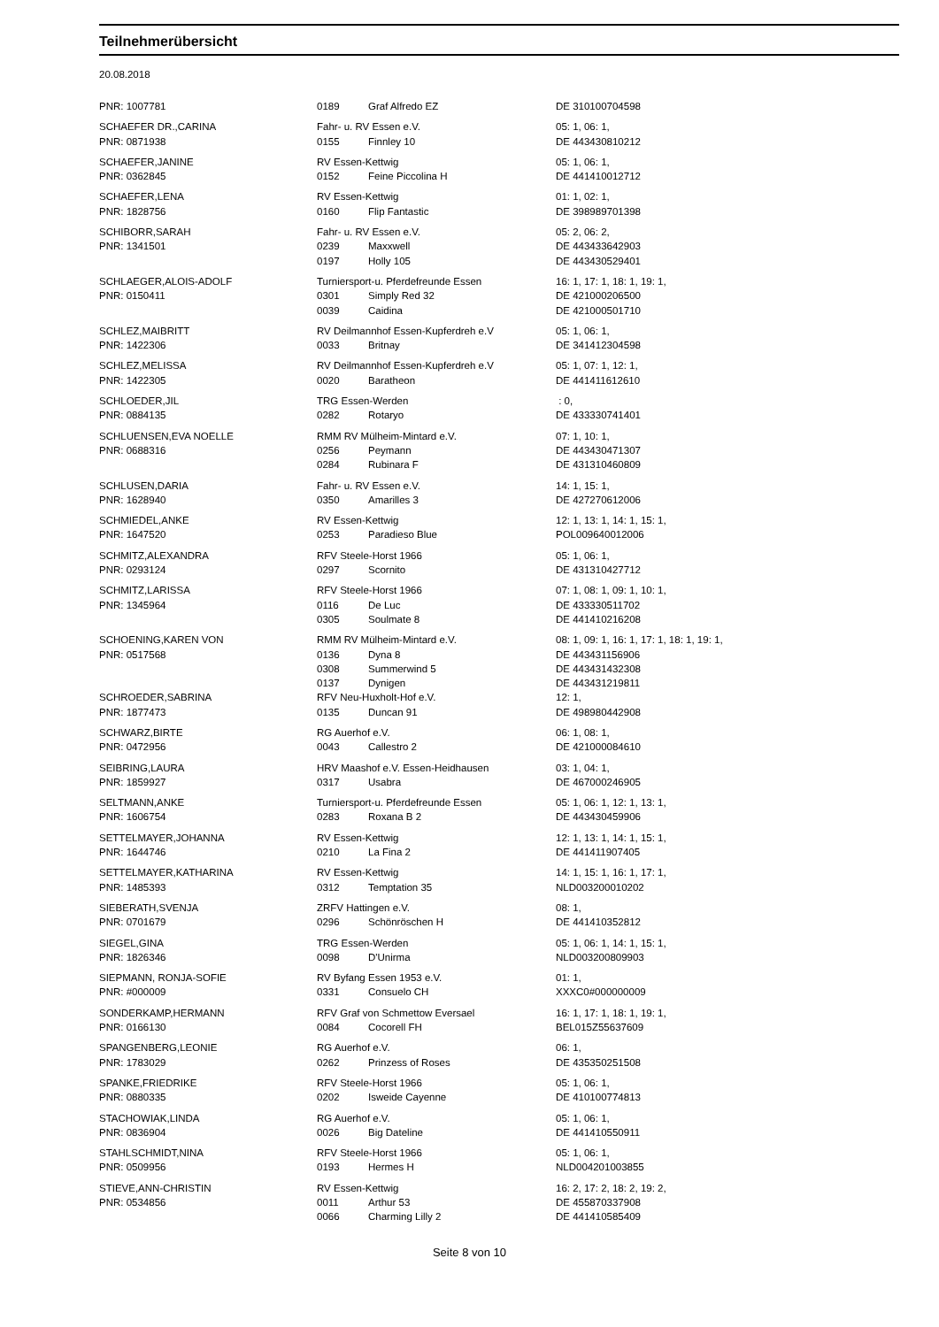Teilnehmerübersicht
20.08.2018
| PNR: 1007781 | 0189 | Graf Alfredo EZ | DE 310100704598 |
| SCHAEFER DR.,CARINA | Fahr- u. RV Essen e.V. | | 05: 1, 06: 1, |
| PNR: 0871938 | 0155 | Finnley 10 | DE 443430810212 |
| SCHAEFER,JANINE | RV Essen-Kettwig | | 05: 1, 06: 1, |
| PNR: 0362845 | 0152 | Feine Piccolina H | DE 441410012712 |
| SCHAEFER,LENA | RV Essen-Kettwig | | 01: 1, 02: 1, |
| PNR: 1828756 | 0160 | Flip Fantastic | DE 398989701398 |
| SCHIBORR,SARAH | Fahr- u. RV Essen e.V. | | 05: 2, 06: 2, |
| PNR: 1341501 | 0239 | Maxxwell | DE 443433642903 |
| | 0197 | Holly 105 | DE 443430529401 |
| SCHLAEGER,ALOIS-ADOLF | Turniersport-u. Pferdefreunde Essen | | 16: 1, 17: 1, 18: 1, 19: 1, |
| PNR: 0150411 | 0301 | Simply Red 32 | DE 421000206500 |
| | 0039 | Caidina | DE 421000501710 |
| SCHLEZ,MAIBRITT | RV Deilmannhof Essen-Kupferdreh e.V | | 05: 1, 06: 1, |
| PNR: 1422306 | 0033 | Britnay | DE 341412304598 |
| SCHLEZ,MELISSA | RV Deilmannhof Essen-Kupferdreh e.V | | 05: 1, 07: 1, 12: 1, |
| PNR: 1422305 | 0020 | Baratheon | DE 441411612610 |
| SCHLOEDER,JIL | TRG Essen-Werden | | : 0, |
| PNR: 0884135 | 0282 | Rotaryo | DE 433330741401 |
| SCHLUENSEN,EVA NOELLE | RMM RV Mülheim-Mintard e.V. | | 07: 1, 10: 1, |
| PNR: 0688316 | 0256 | Peymann | DE 443430471307 |
| | 0284 | Rubinara F | DE 431310460809 |
| SCHLUSEN,DARIA | Fahr- u. RV Essen e.V. | | 14: 1, 15: 1, |
| PNR: 1628940 | 0350 | Amarilles 3 | DE 427270612006 |
| SCHMIEDEL,ANKE | RV Essen-Kettwig | | 12: 1, 13: 1, 14: 1, 15: 1, |
| PNR: 1647520 | 0253 | Paradieso Blue | POL009640012006 |
| SCHMITZ,ALEXANDRA | RFV Steele-Horst 1966 | | 05: 1, 06: 1, |
| PNR: 0293124 | 0297 | Scornito | DE 431310427712 |
| SCHMITZ,LARISSA | RFV Steele-Horst 1966 | | 07: 1, 08: 1, 09: 1, 10: 1, |
| PNR: 1345964 | 0116 | De Luc | DE 433330511702 |
| | 0305 | Soulmate 8 | DE 441410216208 |
| SCHOENING,KAREN VON | RMM RV Mülheim-Mintard e.V. | | 08: 1, 09: 1, 16: 1, 17: 1, 18: 1, 19: 1, |
| PNR: 0517568 | 0136 | Dyna 8 | DE 443431156906 |
| | 0308 | Summerwind 5 | DE 443431432308 |
| | 0137 | Dynigen | DE 443431219811 |
| SCHROEDER,SABRINA | RFV Neu-Huxholt-Hof e.V. | | 12: 1, |
| PNR: 1877473 | 0135 | Duncan 91 | DE 498980442908 |
| SCHWARZ,BIRTE | RG Auerhof e.V. | | 06: 1, 08: 1, |
| PNR: 0472956 | 0043 | Callestro 2 | DE 421000084610 |
| SEIBRING,LAURA | HRV Maashof e.V. Essen-Heidhausen | | 03: 1, 04: 1, |
| PNR: 1859927 | 0317 | Usabra | DE 467000246905 |
| SELTMANN,ANKE | Turniersport-u. Pferdefreunde Essen | | 05: 1, 06: 1, 12: 1, 13: 1, |
| PNR: 1606754 | 0283 | Roxana B 2 | DE 443430459906 |
| SETTELMAYER,JOHANNA | RV Essen-Kettwig | | 12: 1, 13: 1, 14: 1, 15: 1, |
| PNR: 1644746 | 0210 | La Fina 2 | DE 441411907405 |
| SETTELMAYER,KATHARINA | RV Essen-Kettwig | | 14: 1, 15: 1, 16: 1, 17: 1, |
| PNR: 1485393 | 0312 | Temptation 35 | NLD003200010202 |
| SIEBERATH,SVENJA | ZRFV Hattingen e.V. | | 08: 1, |
| PNR: 0701679 | 0296 | Schönröschen H | DE 441410352812 |
| SIEGEL,GINA | TRG Essen-Werden | | 05: 1, 06: 1, 14: 1, 15: 1, |
| PNR: 1826346 | 0098 | D'Unirma | NLD003200809903 |
| SIEPMANN, RONJA-SOFIE | RV Byfang Essen 1953 e.V. | | 01: 1, |
| PNR: #000009 | 0331 | Consuelo CH | XXXC0#000000009 |
| SONDERKAMP,HERMANN | RFV Graf von Schmettow Eversael | | 16: 1, 17: 1, 18: 1, 19: 1, |
| PNR: 0166130 | 0084 | Cocorell FH | BEL015Z55637609 |
| SPANGENBERG,LEONIE | RG Auerhof e.V. | | 06: 1, |
| PNR: 1783029 | 0262 | Prinzess of Roses | DE 435350251508 |
| SPANKE,FRIEDRIKE | RFV Steele-Horst 1966 | | 05: 1, 06: 1, |
| PNR: 0880335 | 0202 | Isweide Cayenne | DE 410100774813 |
| STACHOWIAK,LINDA | RG Auerhof e.V. | | 05: 1, 06: 1, |
| PNR: 0836904 | 0026 | Big Dateline | DE 441410550911 |
| STAHLSCHMIDT,NINA | RFV Steele-Horst 1966 | | 05: 1, 06: 1, |
| PNR: 0509956 | 0193 | Hermes H | NLD004201003855 |
| STIEVE,ANN-CHRISTIN | RV Essen-Kettwig | | 16: 2, 17: 2, 18: 2, 19: 2, |
| PNR: 0534856 | 0011 | Arthur 53 | DE 455870337908 |
| | 0066 | Charming Lilly 2 | DE 441410585409 |
Seite 8 von 10